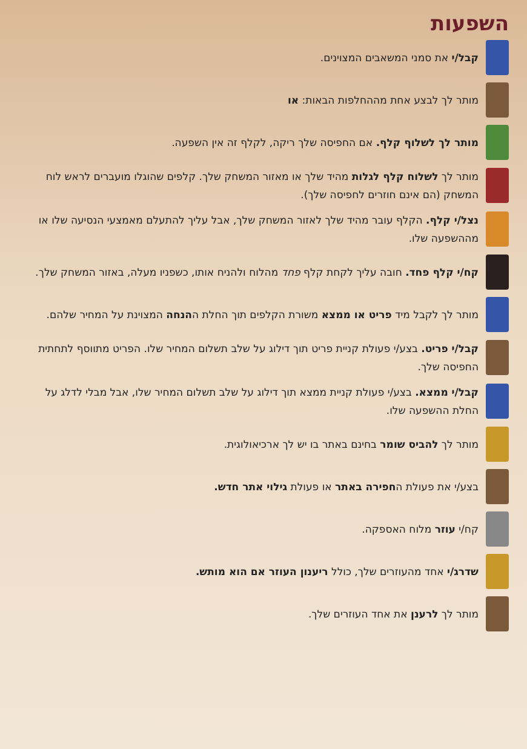השפעות
קבל/י את סמני המשאבים המצוינים.
מותר לך לבצע אחת מההחלפות הבאות: או
מותר לך לשלוף קלף. אם החפיסה שלך ריקה, לקלף זה אין השפעה.
מותר לך לשלוח קלף לגלות מהיד שלך או מאזור המשחק שלך. קלפים שהוגלו מועברים לראש לוח המשחק (הם אינם חוזרים לחפיסה שלך).
נצל/י קלף. הקלף עובר מהיד שלך לאזור המשחק שלך, אבל עליך להתעלם מאמצעי הנסיעה שלו או מההשפעה שלו.
קח/י קלף פחד. חובה עליך לקחת קלף פחד מהלוח ולהניח אותו, כשפניו מעלה, באזור המשחק שלך.
מותר לך לקבל מיד פריט או ממצא משורת הקלפים תוך החלת ההנחה המצוינת על המחיר שלהם.
קבל/י פריט. בצע/י פעולת קניית פריט תוך דילוג על שלב תשלום המחיר שלו. הפריט מתווסף לתחתית החפיסה שלך.
קבל/י ממצא. בצע/י פעולת קניית ממצא תוך דילוג על שלב תשלום המחיר שלו, אבל מבלי לדלג על החלת ההשפעה שלו.
מותר לך להביס שומר בחינם באתר בו יש לך ארכיאולוגית.
בצע/י את פעולת החפירה באתר או פעולת גילוי אתר חדש.
קח/י עוזר מלוח האספקה.
שדרג/י אחד מהעוזרים שלך, כולל ריענון העוזר אם הוא מותש.
מותר לך לרענן את אחד העוזרים שלך.